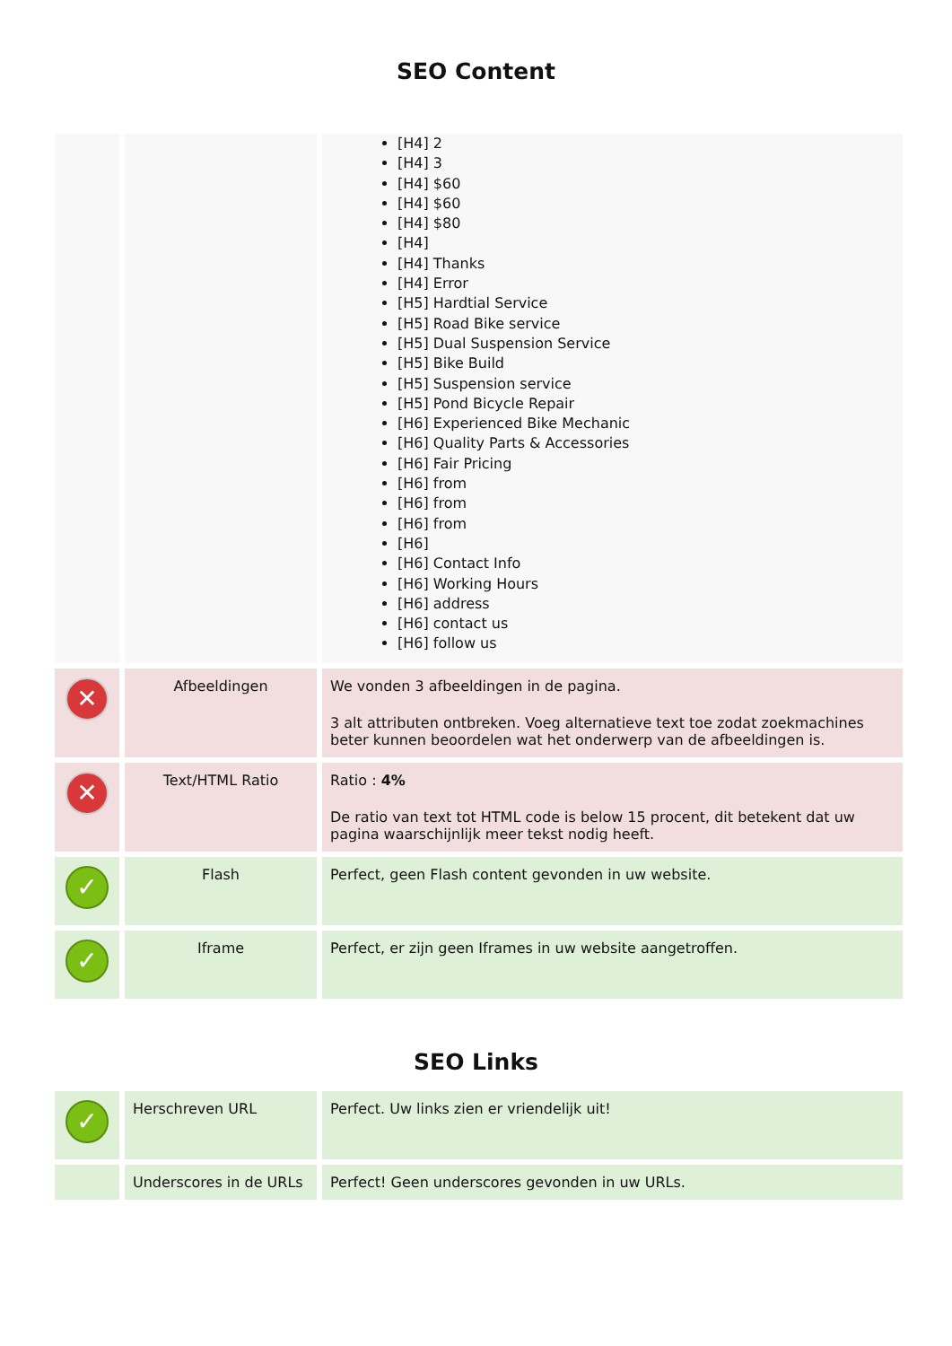SEO Content
| | | [H4] 2 [H4] 3 [H4] $60 [H4] $60 [H4] $80 [H4] [H4] Thanks [H4] Error [H5] Hardtial Service [H5] Road Bike service [H5] Dual Suspension Service [H5] Bike Build [H5] Suspension service [H5] Pond Bicycle Repair [H6] Experienced Bike Mechanic [H6] Quality Parts & Accessories [H6] Fair Pricing [H6] from [H6] from [H6] from [H6] [H6] Contact Info [H6] Working Hours [H6] address [H6] contact us [H6] follow us |
| ✕ | Afbeeldingen | We vonden 3 afbeeldingen in de pagina. 3 alt attributen ontbreken. Voeg alternatieve text toe zodat zoekmachines beter kunnen beoordelen wat het onderwerp van de afbeeldingen is. |
| ✕ | Text/HTML Ratio | Ratio : 4% De ratio van text tot HTML code is below 15 procent, dit betekent dat uw pagina waarschijnlijk meer tekst nodig heeft. |
| ✓ | Flash | Perfect, geen Flash content gevonden in uw website. |
| ✓ | Iframe | Perfect, er zijn geen Iframes in uw website aangetroffen. |
SEO Links
| ✓ | Herschreven URL | Perfect. Uw links zien er vriendelijk uit! |
| | Underscores in de URLs | Perfect! Geen underscores gevonden in uw URLs. |